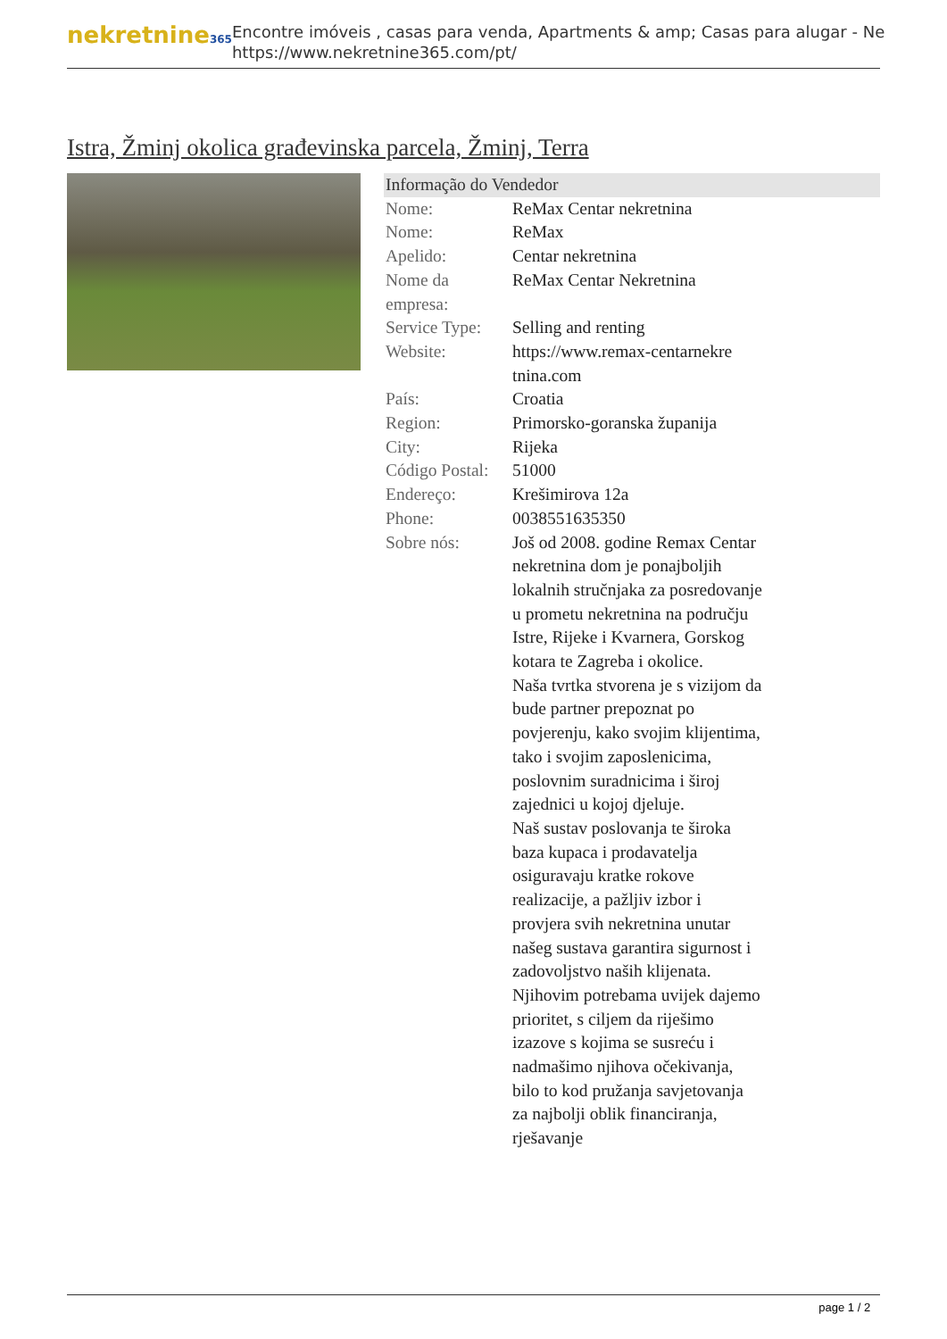nekretnine365
Encontre imóveis , casas para venda, Apartments & amp; Casas para alugar - Ne
https://www.nekretnine365.com/pt/
Istra, Žminj okolica građevinska parcela, Žminj, Terra
| Informação do Vendedor | | |
| --- | --- | --- |
| Nome: | ReMax Centar nekretnina | |
| Nome: | ReMax | |
| Apelido: | Centar nekretnina | |
| Nome da empresa: | ReMax Centar Nekretnina | |
| Service Type: | Selling and renting | |
| Website: | https://www.remax-centarnekre tnina.com | |
| País: | Croatia | |
| Region: | Primorsko-goranska županija | |
| City: | Rijeka | |
| Código Postal: | 51000 | |
| Endereço: | Krešimirova 12a | |
| Phone: | 0038551635350 | |
| Sobre nós: | Još od 2008. godine Remax Centar nekretnina dom je ponajboljih lokalnih stručnjaka za posredovanje u prometu nekretnina na području Istre, Rijeke i Kvarnera, Gorskog kotara te Zagreba i okolice. Naša tvrtka stvorena je s vizijom da bude partner prepoznat po povjerenju, kako svojim klijentima, tako i svojim zaposlenicima, poslovnim suradnicima i široj zajednici u kojoj djeluje. Naš sustav poslovanja te široka baza kupaca i prodavatelja osiguravaju kratke rokove realizacije, a pažljiv izbor i provjera svih nekretnina unutar našeg sustava garantira sigurnost i zadovoljstvo naših klijenata. Njihovim potrebama uvijek dajemo prioritet, s ciljem da riješimo izazove s kojima se susreću i nadmašimo njihova očekivanja, bilo to kod pružanja savjetovanja za najbolji oblik financiranja, rješavanje | |
page 1 / 2